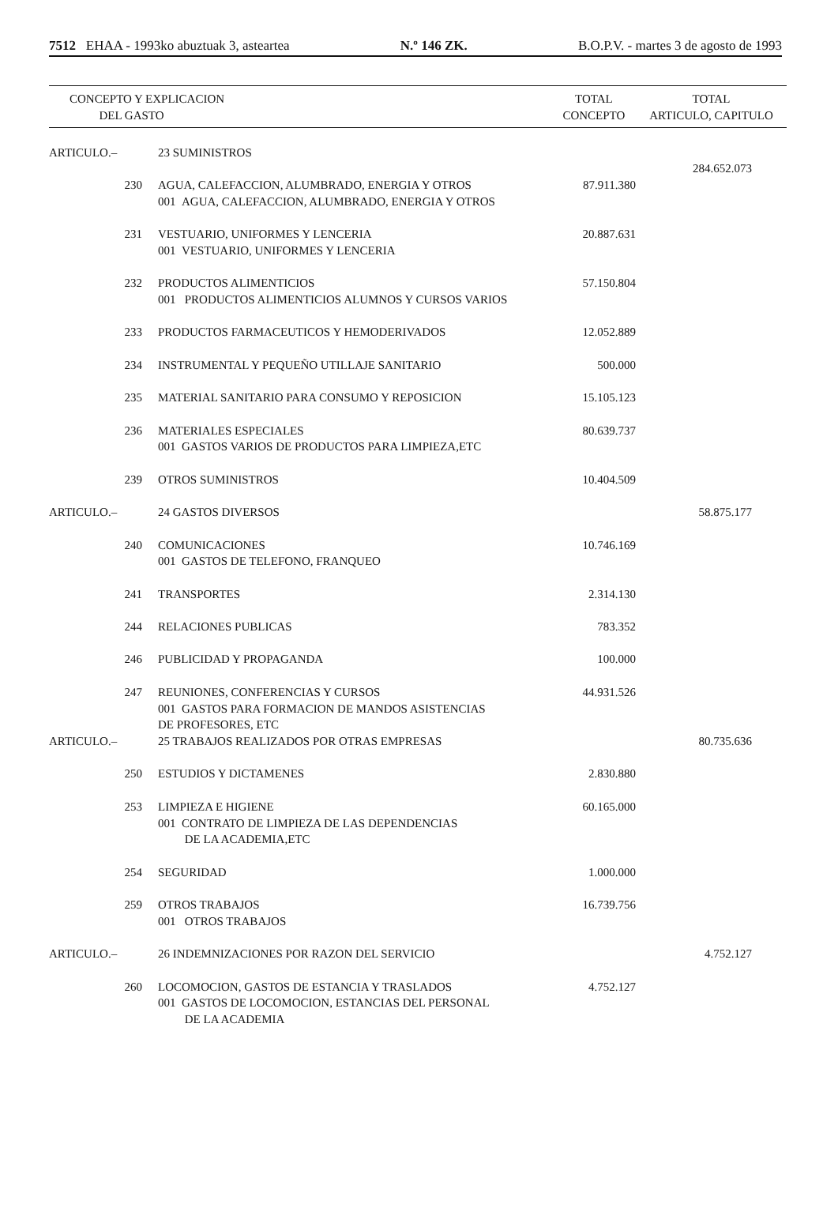7512 EHAA - 1993ko abuztuak 3, asteartea N.º 146 ZK. B.O.P.V. - martes 3 de agosto de 1993
| CONCEPTO Y EXPLICACION DEL GASTO | | | TOTAL CONCEPTO | TOTAL ARTICULO, CAPITULO |
| --- | --- | --- | --- | --- |
| ARTICULO.– | | 23 SUMINISTROS | | 284.652.073 |
| 230 | | AGUA, CALEFACCION, ALUMBRADO, ENERGIA Y OTROS 001 AGUA, CALEFACCION, ALUMBRADO, ENERGIA Y OTROS | 87.911.380 | |
| 231 | | VESTUARIO, UNIFORMES Y LENCERIA 001 VESTUARIO, UNIFORMES Y LENCERIA | 20.887.631 | |
| 232 | | PRODUCTOS ALIMENTICIOS 001 PRODUCTOS ALIMENTICIOS ALUMNOS Y CURSOS VARIOS | 57.150.804 | |
| 233 | | PRODUCTOS FARMACEUTICOS Y HEMODERIVADOS | 12.052.889 | |
| 234 | | INSTRUMENTAL Y PEQUEÑO UTILLAJE SANITARIO | 500.000 | |
| 235 | | MATERIAL SANITARIO PARA CONSUMO Y REPOSICION | 15.105.123 | |
| 236 | | MATERIALES ESPECIALES 001 GASTOS VARIOS DE PRODUCTOS PARA LIMPIEZA,ETC | 80.639.737 | |
| 239 | | OTROS SUMINISTROS | 10.404.509 | |
| ARTICULO.– | | 24 GASTOS DIVERSOS | | 58.875.177 |
| 240 | | COMUNICACIONES 001 GASTOS DE TELEFONO, FRANQUEO | 10.746.169 | |
| 241 | | TRANSPORTES | 2.314.130 | |
| 244 | | RELACIONES PUBLICAS | 783.352 | |
| 246 | | PUBLICIDAD Y PROPAGANDA | 100.000 | |
| 247 | | REUNIONES, CONFERENCIAS Y CURSOS 001 GASTOS PARA FORMACION DE MANDOS ASISTENCIAS DE PROFESORES, ETC | 44.931.526 | |
| ARTICULO.– | | 25 TRABAJOS REALIZADOS POR OTRAS EMPRESAS | | 80.735.636 |
| 250 | | ESTUDIOS Y DICTAMENES | 2.830.880 | |
| 253 | | LIMPIEZA E HIGIENE 001 CONTRATO DE LIMPIEZA DE LAS DEPENDENCIAS DE LA ACADEMIA,ETC | 60.165.000 | |
| 254 | | SEGURIDAD | 1.000.000 | |
| 259 | | OTROS TRABAJOS 001 OTROS TRABAJOS | 16.739.756 | |
| ARTICULO.– | | 26 INDEMNIZACIONES POR RAZON DEL SERVICIO | | 4.752.127 |
| 260 | | LOCOMOCION, GASTOS DE ESTANCIA Y TRASLADOS 001 GASTOS DE LOCOMOCION, ESTANCIAS DEL PERSONAL DE LA ACADEMIA | 4.752.127 | |